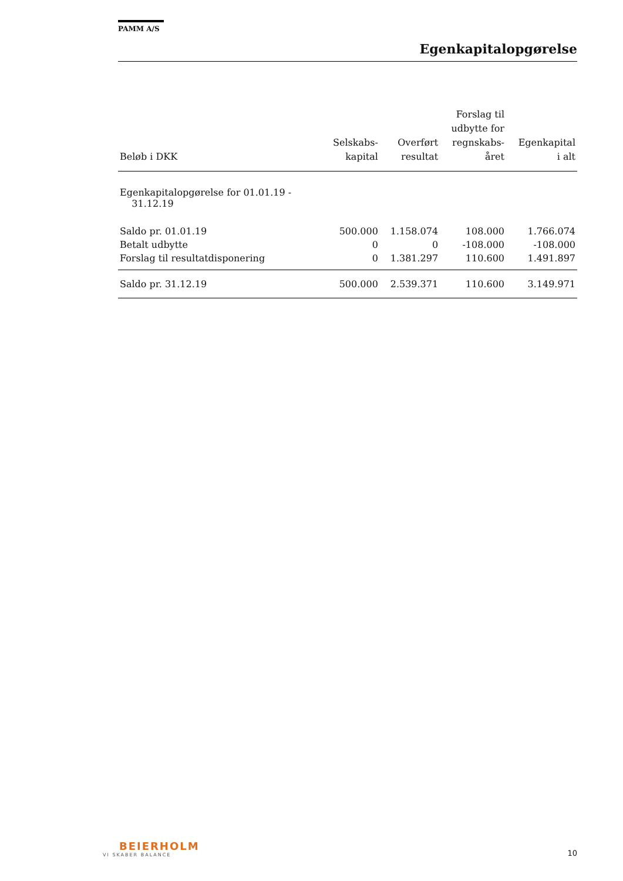PAMM A/S
Egenkapitalopgørelse
| Beløb i DKK | Selskabs- kapital | Overført resultat | Forslag til udbytte for regnskabs- året | Egenkapital i alt |
| --- | --- | --- | --- | --- |
| Egenkapitalopgørelse for 01.01.19 - 31.12.19 | | | | |
| Saldo pr. 01.01.19 | 500.000 | 1.158.074 | 108.000 | 1.766.074 |
| Betalt udbytte | 0 | 0 | -108.000 | -108.000 |
| Forslag til resultatdisponering | 0 | 1.381.297 | 110.600 | 1.491.897 |
| Saldo pr. 31.12.19 | 500.000 | 2.539.371 | 110.600 | 3.149.971 |
BEIERHOLM
VI SKABER BALANCE
10